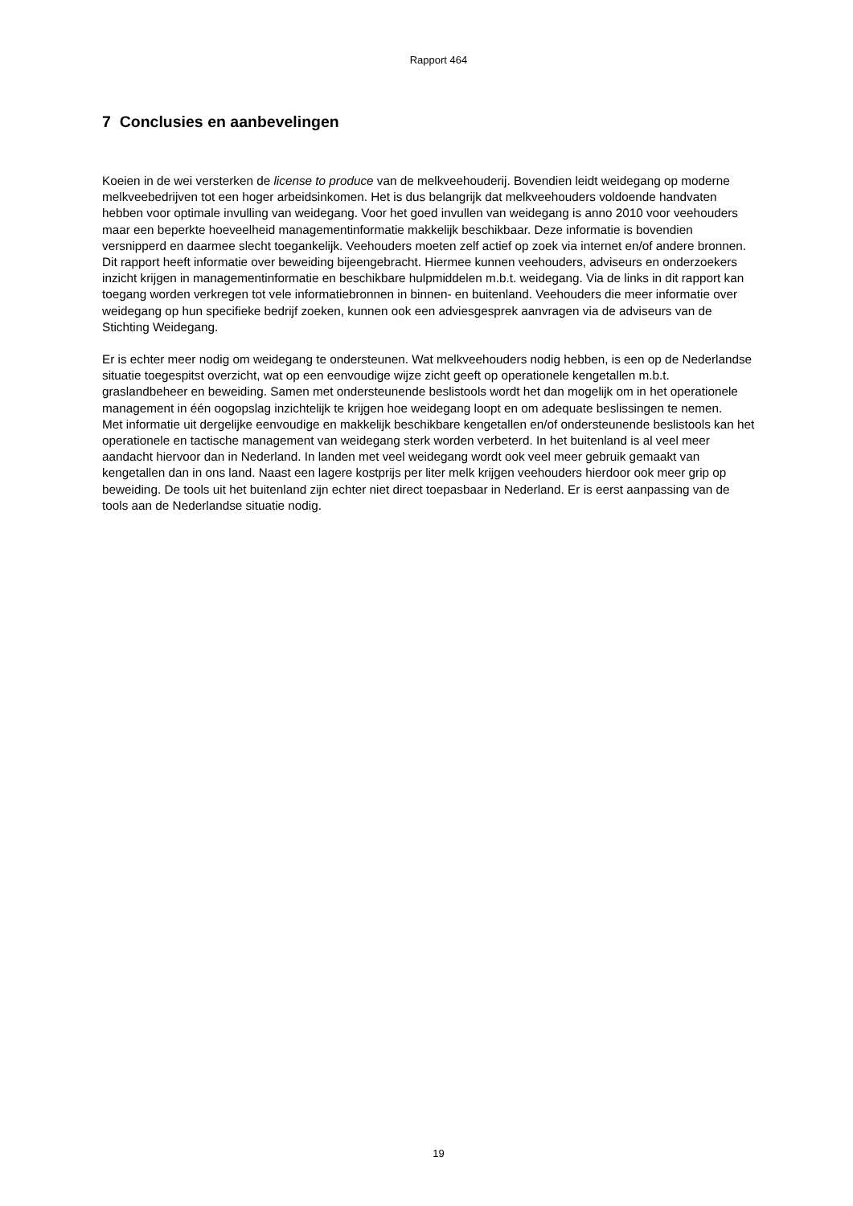Rapport 464
7 Conclusies en aanbevelingen
Koeien in de wei versterken de license to produce van de melkveehouderij. Bovendien leidt weidegang op moderne melkveebedrijven tot een hoger arbeidsinkomen. Het is dus belangrijk dat melkveehouders voldoende handvaten hebben voor optimale invulling van weidegang. Voor het goed invullen van weidegang is anno 2010 voor veehouders maar een beperkte hoeveelheid managementinformatie makkelijk beschikbaar. Deze informatie is bovendien versnipperd en daarmee slecht toegankelijk. Veehouders moeten zelf actief op zoek via internet en/of andere bronnen.
Dit rapport heeft informatie over beweiding bijeengebracht. Hiermee kunnen veehouders, adviseurs en onderzoekers inzicht krijgen in managementinformatie en beschikbare hulpmiddelen m.b.t. weidegang. Via de links in dit rapport kan toegang worden verkregen tot vele informatiebronnen in binnen- en buitenland. Veehouders die meer informatie over weidegang op hun specifieke bedrijf zoeken, kunnen ook een adviesgesprek aanvragen via de adviseurs van de Stichting Weidegang.
Er is echter meer nodig om weidegang te ondersteunen. Wat melkveehouders nodig hebben, is een op de Nederlandse situatie toegespitst overzicht, wat op een eenvoudige wijze zicht geeft op operationele kengetallen m.b.t. graslandbeheer en beweiding. Samen met ondersteunende beslistools wordt het dan mogelijk om in het operationele management in één oogopslag inzichtelijk te krijgen hoe weidegang loopt en om adequate beslissingen te nemen.
Met informatie uit dergelijke eenvoudige en makkelijk beschikbare kengetallen en/of ondersteunende beslistools kan het operationele en tactische management van weidegang sterk worden verbeterd. In het buitenland is al veel meer aandacht hiervoor dan in Nederland. In landen met veel weidegang wordt ook veel meer gebruik gemaakt van kengetallen dan in ons land. Naast een lagere kostprijs per liter melk krijgen veehouders hierdoor ook meer grip op beweiding. De tools uit het buitenland zijn echter niet direct toepasbaar in Nederland. Er is eerst aanpassing van de tools aan de Nederlandse situatie nodig.
19